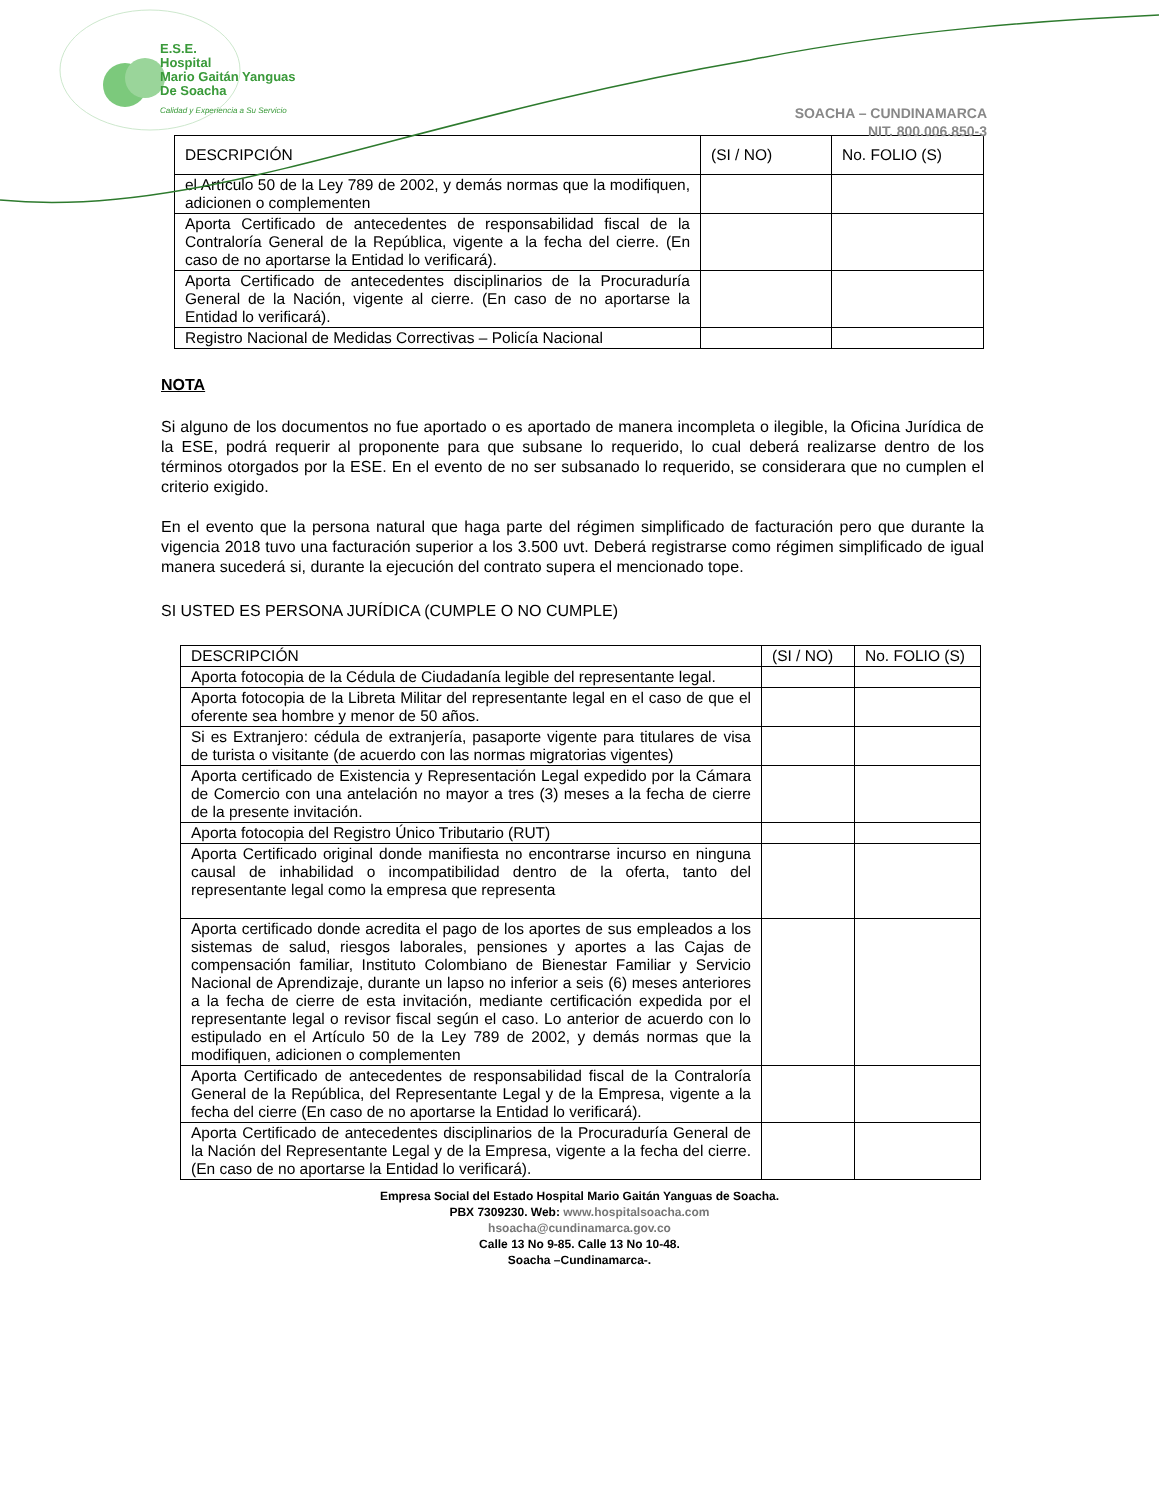E.S.E.
Hospital
Mario Gaitán Yanguas
De Soacha
Calidad y Experiencia a Su Servicio
SOACHA – CUNDINAMARCA
NIT. 800.006.850-3
| DESCRIPCIÓN | (SI / NO) | No. FOLIO (S) |
| el Artículo 50 de la Ley 789 de 2002, y demás normas que la modifiquen, adicionen o complementen | | |
| Aporta Certificado de antecedentes de responsabilidad fiscal de la Contraloría General de la República, vigente a la fecha del cierre. (En caso de no aportarse la Entidad lo verificará). | | |
| Aporta Certificado de antecedentes disciplinarios de la Procuraduría General de la Nación, vigente al cierre. (En caso de no aportarse la Entidad lo verificará). | | |
| Registro Nacional de Medidas Correctivas – Policía Nacional | | |
NOTA
Si alguno de los documentos no fue aportado o es aportado de manera incompleta o ilegible, la Oficina Jurídica de la ESE, podrá requerir al proponente para que subsane lo requerido, lo cual deberá realizarse dentro de los términos otorgados por la ESE. En el evento de no ser subsanado lo requerido, se considerara que no cumplen el criterio exigido.
En el evento que la persona natural que haga parte del régimen simplificado de facturación pero que durante la vigencia 2018 tuvo una facturación superior a los 3.500 uvt. Deberá registrarse como régimen simplificado de igual manera sucederá si, durante la ejecución del contrato supera el mencionado tope.
SI USTED ES PERSONA JURÍDICA (CUMPLE O NO CUMPLE)
| DESCRIPCIÓN | (SI / NO) | No. FOLIO (S) |
| Aporta fotocopia de la Cédula de Ciudadanía legible del representante legal. | | |
| Aporta fotocopia de la Libreta Militar del representante legal en el caso de que el oferente sea hombre y menor de 50 años. | | |
| Si es Extranjero: cédula de extranjería, pasaporte vigente para titulares de visa de turista o visitante (de acuerdo con las normas migratorias vigentes) | | |
| Aporta certificado de Existencia y Representación Legal expedido por la Cámara de Comercio con una antelación no mayor a tres (3) meses a la fecha de cierre de la presente invitación. | | |
| Aporta fotocopia del Registro Único Tributario (RUT) | | |
| Aporta Certificado original donde manifiesta no encontrarse incurso en ninguna causal de inhabilidad o incompatibilidad dentro de la oferta, tanto del representante legal como la empresa que representa | | |
| Aporta certificado donde acredita el pago de los aportes de sus empleados a los sistemas de salud, riesgos laborales, pensiones y aportes a las Cajas de compensación familiar, Instituto Colombiano de Bienestar Familiar y Servicio Nacional de Aprendizaje, durante un lapso no inferior a seis (6) meses anteriores a la fecha de cierre de esta invitación, mediante certificación expedida por el representante legal o revisor fiscal según el caso. Lo anterior de acuerdo con lo estipulado en el Artículo 50 de la Ley 789 de 2002, y demás normas que la modifiquen, adicionen o complementen | | |
| Aporta Certificado de antecedentes de responsabilidad fiscal de la Contraloría General de la República, del Representante Legal y de la Empresa, vigente a la fecha del cierre (En caso de no aportarse la Entidad lo verificará). | | |
| Aporta Certificado de antecedentes disciplinarios de la Procuraduría General de la Nación del Representante Legal y de la Empresa, vigente a la fecha del cierre. (En caso de no aportarse la Entidad lo verificará). | | |
Empresa Social del Estado Hospital Mario Gaitán Yanguas de Soacha.
PBX 7309230. Web: www.hospitalsoacha.com
hsoacha@cundinamarca.gov.co
Calle 13 No 9-85. Calle 13 No 10-48.
Soacha –Cundinamarca-.